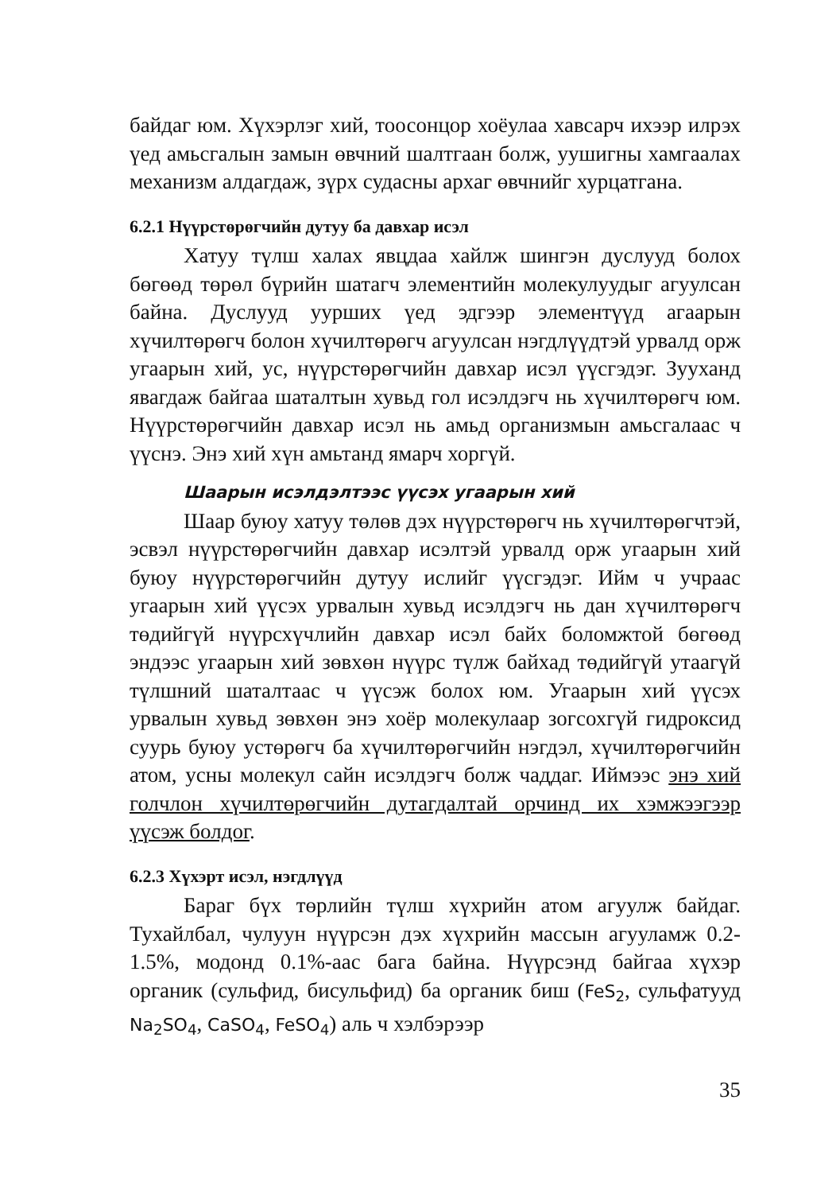байдаг юм. Хүхэрлэг хий, тоосонцор хоёулаа хавсарч ихээр илрэх үед амьсгалын замын өвчний шалтгаан болж, уушигны хамгаалах механизм алдагдаж, зүрх судасны архаг өвчнийг хурцатгана.
6.2.1 Нүүрстөрөгчийн дутуу ба давхар исэл
Хатуу түлш халах явцдаа хайлж шингэн дуслууд болох бөгөөд төрөл бүрийн шатагч элементийн молекулуудыг агуулсан байна. Дуслууд уурших үед эдгээр элементүүд агаарын хүчилтөрөгч болон хүчилтөрөгч агуулсан нэгдлүүдтэй урвалд орж угаарын хий, ус, нүүрстөрөгчийн давхар исэл үүсгэдэг. Зууханд явагдаж байгаа шаталтын хувьд гол исэлдэгч нь хүчилтөрөгч юм. Нүүрстөрөгчийн давхар исэл нь амьд организмын амьсгалаас ч үүснэ. Энэ хий хүн амьтанд ямарч хоргүй.
Шаарын исэлдэлтээс үүсэх угаарын хий
Шаар буюу хатуу төлөв дэх нүүрстөрөгч нь хүчилтөрөгчтэй, эсвэл нүүрстөрөгчийн давхар исэлтэй урвалд орж угаарын хий буюу нүүрстөрөгчийн дутуу ислийг үүсгэдэг. Ийм ч учраас угаарын хий үүсэх урвалын хувьд исэлдэгч нь дан хүчилтөрөгч төдийгүй нүүрсхүчлийн давхар исэл байх боломжтой бөгөөд эндээс угаарын хий зөвхөн нүүрс түлж байхад төдийгүй утаагүй түлшний шаталтаас ч үүсэж болох юм. Угаарын хий үүсэх урвалын хувьд зөвхөн энэ хоёр молекулаар зогсохгүй гидроксид суурь буюу устөрөгч ба хүчилтөрөгчийн нэгдэл, хүчилтөрөгчийн атом, усны молекул сайн исэлдэгч болж чаддаг. Иймээс энэ хий голчлон хүчилтөрөгчийн дутагдалтай орчинд их хэмжээгээр үүсэж болдог.
6.2.3 Хүхэрт исэл, нэгдлүүд
Бараг бүх төрлийн түлш хүхрийн атом агуулж байдаг. Тухайлбал, чулуун нүүрсэн дэх хүхрийн массын агууламж 0.2-1.5%, модонд 0.1%-аас бага байна. Нүүрсэнд байгаа хүхэр органик (сульфид, бисульфид) ба органик биш (FeS<sub>2</sub>, сульфатууд Na<sub>2</sub>SO<sub>4</sub>, CaSO<sub>4</sub>, FeSO<sub>4</sub>) аль ч хэлбэрээр
35